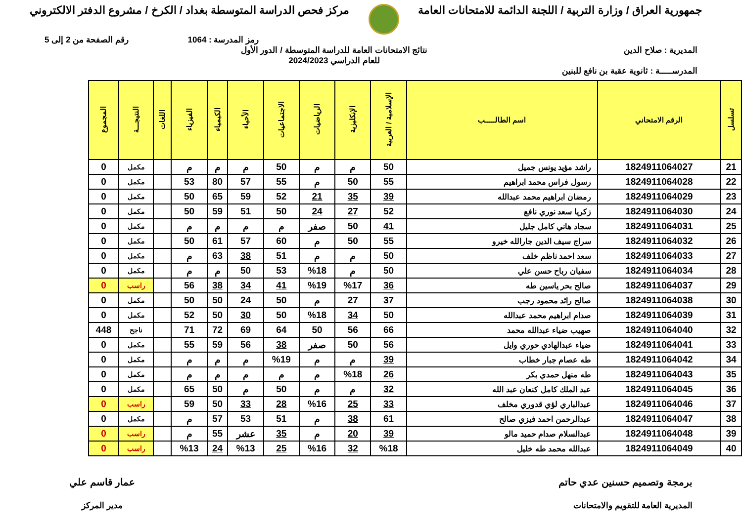جمهورية العراق / وزارة التربية / اللجنة الدائمة للامتحانات العامة
مركز فحص الدراسة المتوسطة بغداد / الكرخ / مشروع الدفتر الالكتروني
رمز المدرسة : 1064 رقم الصفحة من 2 إلى 5
المديرية : صلاح الدين نتائج الامتحانات العامة للدراسة المتوسطة / الدور الأول
للعام الدراسي 2024/2023
المدرســـــة : ثانوية عقبة بن نافع للبنين
| تسلسل | الرقم الامتحاني | اسم الطالـــــب | الإسلامية / العربية | الإنكليزية | الرياضيات | الاجتماعيات | الأحياء | الكيمياء | الفيزياء | اللغات | النتيجـــة | المجموع |
| --- | --- | --- | --- | --- | --- | --- | --- | --- | --- | --- | --- | --- |
| 21 | 1824911064027 | راشد مؤيد يونس جميل | 50 | م | م | 50 | م | م | م | | مكمل | 0 |
| 22 | 1824911064028 | رسول فراس محمد ابراهيم | 55 | 50 | م | 55 | 57 | 80 | 53 | | مكمل | 0 |
| 23 | 1824911064029 | رمضان ابراهيم محمد عبدالله | 39 | 35 | 21 | 52 | 59 | 65 | 50 | | مكمل | 0 |
| 24 | 1824911064030 | زكريا سعد نوري نافع | 52 | 27 | 24 | 50 | 51 | 59 | 50 | | مكمل | 0 |
| 25 | 1824911064031 | سجاد هاني كامل جليل | 41 | 50 | صفر | م | م | م | م | | مكمل | 0 |
| 26 | 1824911064032 | سراج سيف الدين جارالله خيرو | 55 | 50 | م | 60 | 57 | 61 | 50 | | مكمل | 0 |
| 27 | 1824911064033 | سعد احمد ناظم خلف | 50 | م | م | 51 | 38 | 63 | م | | مكمل | 0 |
| 28 | 1824911064034 | سفيان رباح حسن علي | 50 | م | %18 | 53 | 50 | م | م | | مكمل | 0 |
| 29 | 1824911064037 | صالح بحر ياسين طه | 36 | %17 | %19 | 41 | 34 | 38 | 56 | | راسب | 0 |
| 30 | 1824911064038 | صالح رائد محمود رجب | 37 | 27 | م | 50 | 24 | 50 | 50 | | مكمل | 0 |
| 31 | 1824911064039 | صدام ابراهيم محمد عبدالله | 50 | 34 | %18 | 50 | 30 | 50 | 52 | | مكمل | 0 |
| 32 | 1824911064040 | صهيب ضياء عبدالله محمد | 66 | 56 | 50 | 64 | 69 | 72 | 71 | | ناجح | 448 |
| 33 | 1824911064041 | ضياء عبدالهادي حوري وايل | 56 | 50 | صفر | 38 | 56 | 59 | 55 | | مكمل | 0 |
| 34 | 1824911064042 | طه عصام جبار خطاب | 39 | م | م | %19 | م | م | م | | مكمل | 0 |
| 35 | 1824911064043 | طه منهل حمدي بكر | 26 | %18 | م | م | م | م | م | | مكمل | 0 |
| 36 | 1824911064045 | عبد الملك كامل كنعان عبد الله | 32 | م | م | 50 | م | 50 | 65 | | مكمل | 0 |
| 37 | 1824911064046 | عبدالباري لؤي قدوري مخلف | 33 | 25 | %16 | 28 | 33 | 50 | 59 | | راسب | 0 |
| 38 | 1824911064047 | عبدالرحمن احمد فيزي صالح | 61 | 38 | م | 51 | 53 | 57 | م | | مكمل | 0 |
| 39 | 1824911064048 | عبدالسلام صدام حميد مالو | 39 | 20 | م | 35 | عشر | 55 | م | | راسب | 0 |
| 40 | 1824911064049 | عبدالله محمد طه خليل | %18 | 32 | %16 | 25 | %13 | 24 | %13 | | راسب | 0 |
برمجة وتصميم حسنين عدي حاتم
المديرية العامة للتقويم والامتحانات
عمار قاسم علي
مدير المركز